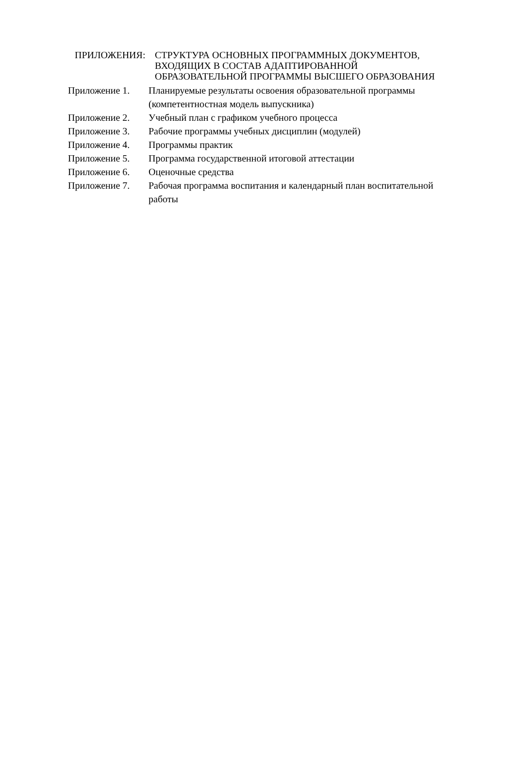ПРИЛОЖЕНИЯ: СТРУКТУРА ОСНОВНЫХ ПРОГРАММНЫХ ДОКУМЕНТОВ,
ВХОДЯЩИХ В СОСТАВ АДАПТИРОВАННОЙ
ОБРАЗОВАТЕЛЬНОЙ ПРОГРАММЫ ВЫСШЕГО ОБРАЗОВАНИЯ
Приложение 1. Планируемые результаты освоения образовательной программы (компетентностная модель выпускника)
Приложение 2. Учебный план с графиком учебного процесса
Приложение 3. Рабочие программы учебных дисциплин (модулей)
Приложение 4. Программы практик
Приложение 5. Программа государственной итоговой аттестации
Приложение 6. Оценочные средства
Приложение 7. Рабочая программа воспитания и календарный план воспитательной работы